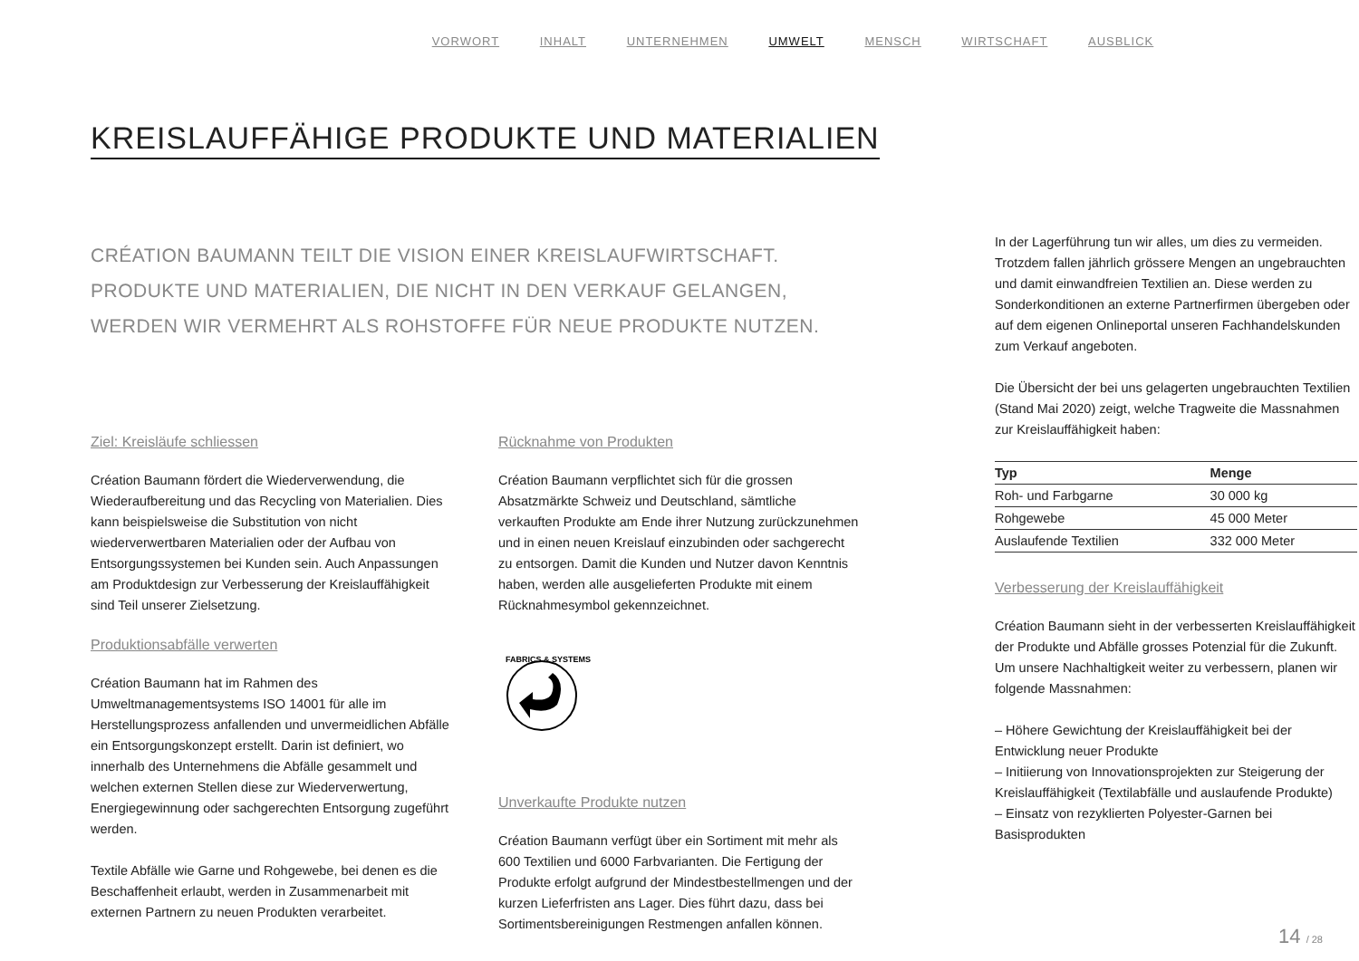VORWORT INHALT UNTERNEHMEN UMWELT MENSCH WIRTSCHAFT AUSBLICK
KREISLAUFFÄHIGE PRODUKTE UND MATERIALIEN
CRÉATION BAUMANN TEILT DIE VISION EINER KREISLAUFWIRTSCHAFT.
PRODUKTE UND MATERIALIEN, DIE NICHT IN DEN VERKAUF GELANGEN,
WERDEN WIR VERMEHRT ALS ROHSTOFFE FÜR NEUE PRODUKTE NUTZEN.
Ziel: Kreisläufe schliessen
Création Baumann fördert die Wiederverwendung, die Wiederaufbereitung und das Recycling von Materialien. Dies kann beispielsweise die Substitution von nicht wiederverwertbaren Materialien oder der Aufbau von Entsorgungssystemen bei Kunden sein. Auch Anpassungen am Produktdesign zur Verbesserung der Kreislauffähigkeit sind Teil unserer Zielsetzung.
Produktionsabfälle verwerten
Création Baumann hat im Rahmen des Umweltmanagementsystems ISO 14001 für alle im Herstellungsprozess anfallenden und unvermeidlichen Abfälle ein Entsorgungskonzept erstellt. Darin ist definiert, wo innerhalb des Unternehmens die Abfälle gesammelt und welchen externen Stellen diese zur Wiederverwertung, Energiegewinnung oder sachgerechten Entsorgung zugeführt werden.
Textile Abfälle wie Garne und Rohgewebe, bei denen es die Beschaffenheit erlaubt, werden in Zusammenarbeit mit externen Partnern zu neuen Produkten verarbeitet.
Rücknahme von Produkten
Création Baumann verpflichtet sich für die grossen Absatzmärkte Schweiz und Deutschland, sämtliche verkauften Produkte am Ende ihrer Nutzung zurückzunehmen und in einen neuen Kreislauf einzubinden oder sachgerecht zu entsorgen. Damit die Kunden und Nutzer davon Kenntnis haben, werden alle ausgelieferten Produkte mit einem Rücknahmesymbol gekennzeichnet.
FABRICS & SYSTEMS
Unverkaufte Produkte nutzen
Création Baumann verfügt über ein Sortiment mit mehr als 600 Textilien und 6000 Farbvarianten. Die Fertigung der Produkte erfolgt aufgrund der Mindestbestellmengen und der kurzen Lieferfristen ans Lager. Dies führt dazu, dass bei Sortimentsbereinigungen Restmengen anfallen können.
In der Lagerführung tun wir alles, um dies zu vermeiden. Trotzdem fallen jährlich grössere Mengen an ungebrauchten und damit einwandfreien Textilien an. Diese werden zu Sonderkonditionen an externe Partnerfirmen übergeben oder auf dem eigenen Onlineportal unseren Fachhandelskunden zum Verkauf angeboten.
Die Übersicht der bei uns gelagerten ungebrauchten Textilien (Stand Mai 2020) zeigt, welche Tragweite die Massnahmen zur Kreislauffähigkeit haben:
| Typ | Menge |
| --- | --- |
| Roh- und Farbgarne | 30 000 kg |
| Rohgewebe | 45 000 Meter |
| Auslaufende Textilien | 332 000 Meter |
Verbesserung der Kreislauffähigkeit
Création Baumann sieht in der verbesserten Kreislauffähigkeit der Produkte und Abfälle grosses Potenzial für die Zukunft. Um unsere Nachhaltigkeit weiter zu verbessern, planen wir folgende Massnahmen:
– Höhere Gewichtung der Kreislauffähigkeit bei der Entwicklung neuer Produkte
– Initiierung von Innovationsprojekten zur Steigerung der Kreislauffähigkeit (Textilabfälle und auslaufende Produkte)
– Einsatz von rezyklierten Polyester-Garnen bei Basisprodukten
14 / 28